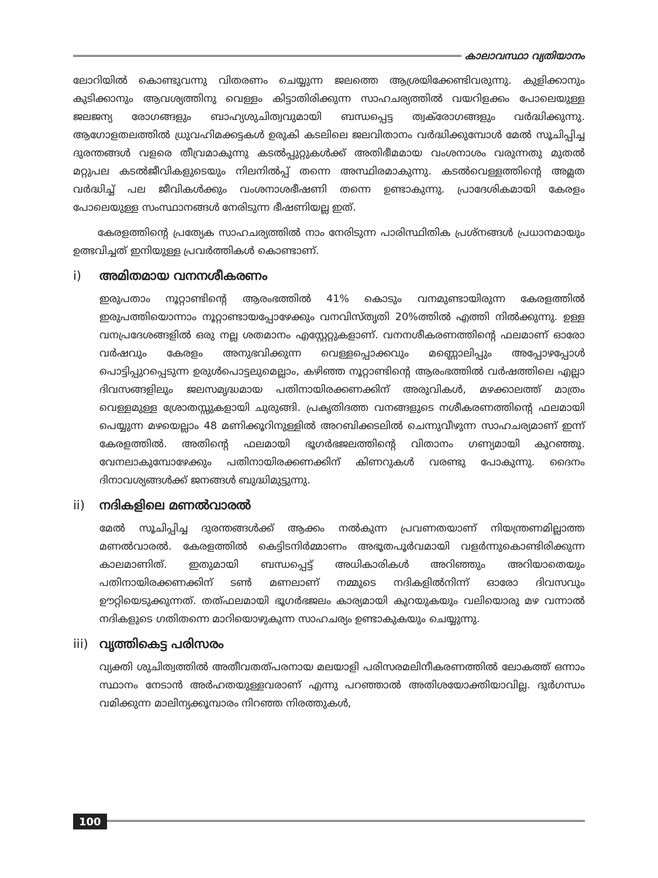കാലാവസ്ഥാ വ്യതിയാനം
ലോറിയിൽ കൊണ്ടുവന്നു വിതരണം ചെയ്യുന്ന ജലത്തെ ആശ്രയിക്കേണ്ടിവരുന്നു. കുളിക്കാനും കുടിക്കാനും ആവശ്യത്തിനു വെള്ളം കിട്ടാതിരിക്കുന്ന സാഹചര്യത്തിൽ വയറിളക്കം പോലെയുള്ള ജലജന്യ രോഗങ്ങളും ബാഹ്യശുചിത്വവുമായി ബന്ധപ്പെട്ട ത്വക്‌രോഗങ്ങളും വർദ്ധിക്കുന്നു. ആഗോളതലത്തിൽ ധ്രുവഹിമക്കട്ടകൾ ഉരുകി കടലിലെ ജലവിതാനം വർദ്ധിക്കുമ്പോൾ മേൽ സൂചിപ്പിച്ച ദുരന്തങ്ങൾ വളരെ തീവ്രമാകുന്നു കടൽപ്പുറ്റുകൾക്ക് അതിഭീമമായ വംശനാശം വരുന്നതു മുതൽ മറ്റുപല കടൽജീവികളുടെയും നിലനിൽപ്പ് തന്നെ അസ്ഥിരമാകുന്നു. കടൽവെള്ളത്തിന്റെ അമ്ലത വർദ്ധിച്ച് പല ജീവികൾക്കും വംശനാശഭീഷണി തന്നെ ഉണ്ടാകുന്നു. പ്രാദേശികമായി കേരളം പോലെയുള്ള സംസ്ഥാനങ്ങൾ നേരിടുന്ന ഭീഷണിയല്ല ഇത്.
കേരളത്തിന്റെ പ്രത്യേക സാഹചര്യത്തിൽ നാം നേരിടുന്ന പാരിസ്ഥിതിക പ്രശ്നങ്ങൾ പ്രധാനമായും ഉത്ഭവിച്ചത് ഇനിയുള്ള പ്രവർത്തികൾ കൊണ്ടാണ്.
i) അമിതമായ വനനശീകരണം
ഇരുപതാം നൂറ്റാണ്ടിന്റെ ആരംഭത്തിൽ 41% കൊടും വനമുണ്ടായിരുന്ന കേരളത്തിൽ ഇരുപത്തിയൊന്നാം നൂറ്റാണ്ടായപ്പോഴേക്കും വനവിസ്തൃതി 20%ത്തിൽ എത്തി നിൽക്കുന്നു. ഉള്ള വനപ്രദേശങ്ങളിൽ ഒരു നല്ല ശതമാനം എസ്റ്റേറ്റുകളാണ്. വനനശീകരണത്തിന്റെ ഫലമാണ് ഓരോ വർഷവും കേരളം അനുഭവിക്കുന്ന വെള്ളപ്പൊക്കവും മണ്ണൊലിപ്പും അപ്പോഴപ്പോൾ പൊട്ടിപ്പുറപ്പെടുന്ന ഉരുൾപൊട്ടലുമെല്ലാം, കഴിഞ്ഞ നൂറ്റാണ്ടിന്റെ ആരംഭത്തിൽ വർഷത്തിലെ എല്ലാ ദിവസങ്ങളിലും ജലസമൃദ്ധമായ പതിനായിരക്കണക്കിന് അരുവികൾ, മഴക്കാലത്ത് മാത്രം വെള്ളമുള്ള ശ്രോതസ്സുകളായി ചുരുങ്ങി. പ്രകൃതിദത്ത വനങ്ങളുടെ നശീകരണത്തിന്റെ ഫലമായി പെയ്യുന്ന മഴയെല്ലാം 48 മണിക്കൂറിനുള്ളിൽ അറബിക്കടലിൽ ചെന്നുവീഴുന്ന സാഹചര്യമാണ് ഇന്ന് കേരളത്തിൽ. അതിന്റെ ഫലമായി ഭൂഗർഭജലത്തിന്റെ വിതാനം ഗണ്യമായി കുറഞ്ഞു. വേനലാകുമ്പോഴേക്കും പതിനായിരക്കണക്കിന് കിണറുകൾ വരണ്ടു പോകുന്നു. ദൈനം ദിനാവശ്യങ്ങൾക്ക് ജനങ്ങൾ ബുദ്ധിമുട്ടുന്നു.
ii) നദികളിലെ മണൽവാരൽ
മേൽ സൂചിപ്പിച്ച ദുരന്തങ്ങൾക്ക് ആക്കം നൽകുന്ന പ്രവണതയാണ് നിയന്ത്രണമില്ലാത്ത മണൽവാരൽ. കേരളത്തിൽ കെട്ടിടനിർമ്മാണം അഭൂതപൂർവമായി വളർന്നുകൊണ്ടിരിക്കുന്ന കാലമാണിത്. ഇതുമായി ബന്ധപ്പെട്ട് അധികാരികൾ അറിഞ്ഞും അറിയാതെയും പതിനായിരക്കണക്കിന് ടൺ മണലാണ് നമ്മുടെ നദികളിൽനിന്ന് ഓരോ ദിവസവും ഊറ്റിയെടുക്കുന്നത്. തത്ഫലമായി ഭൂഗർഭജലം കാര്യമായി കുറയുകയും വലിയൊരു മഴ വന്നാൽ നദികളുടെ ഗതിതന്നെ മാറിയൊഴുകുന്ന സാഹചര്യം ഉണ്ടാകുകയും ചെയ്യുന്നു.
iii) വൃത്തികെട്ട പരിസരം
വ്യക്തി ശുചിത്വത്തിൽ അതീവതത്പരനായ മലയാളി പരിസരമലിനീകരണത്തിൽ ലോകത്ത് ഒന്നാം സ്ഥാനം നേടാൻ അർഹതയുള്ളവരാണ് എന്നു പറഞ്ഞാൽ അതിശയോക്തിയാവില്ല. ദുർഗന്ധം വമിക്കുന്ന മാലിന്യക്കൂമ്പാരം നിറഞ്ഞ നിരത്തുകൾ,
100